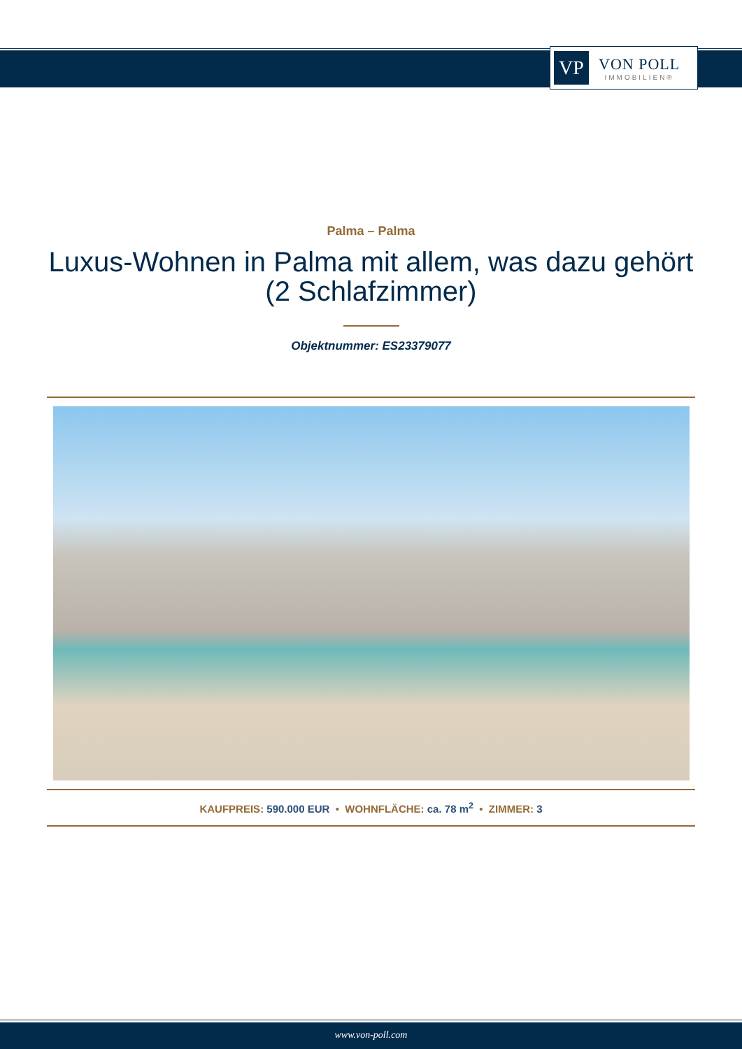VP
VON POLL
IMMOBILIEN®
Palma – Palma
Luxus-Wohnen in Palma mit allem, was dazu gehört (2 Schlafzimmer)
Objektnummer: ES23379077
KAUFPREIS: 590.000 EUR • WOHNFLÄCHE: ca. 78 m<sup>2</sup> • ZIMMER: 3
www.von-poll.com